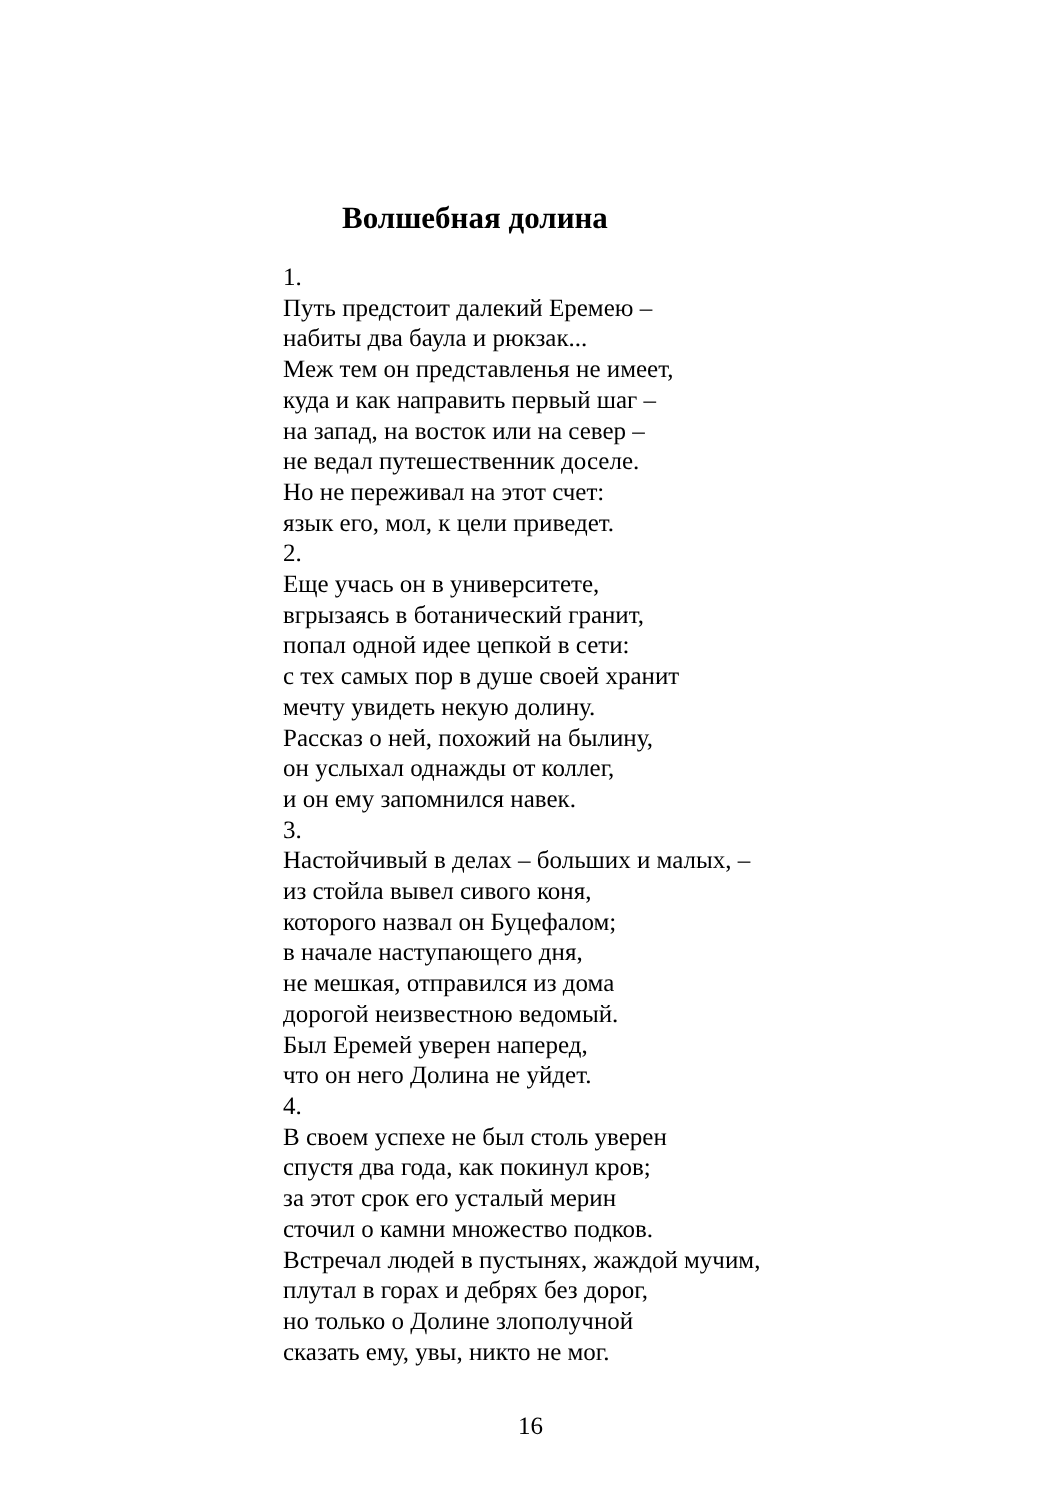Волшебная долина
1.
Путь предстоит далекий Еремею –
набиты два баула и рюкзак...
Меж тем он представленья не имеет,
куда и как направить первый шаг –
на запад, на восток или на север –
не ведал путешественник доселе.
Но не переживал на этот счет:
язык его, мол, к цели приведет.
2.
Еще учась он в университете,
вгрызаясь в ботанический гранит,
попал одной идее цепкой в сети:
с тех самых пор в душе своей хранит
мечту увидеть некую долину.
Рассказ о ней, похожий на былину,
он услыхал однажды от коллег,
и он ему запомнился навек.
3.
Настойчивый в делах – больших и малых, –
из стойла вывел сивого коня,
которого назвал он Буцефалом;
в начале наступающего дня,
не мешкая, отправился из дома
дорогой неизвестною ведомый.
Был Еремей уверен наперед,
что он него Долина не уйдет.
4.
В своем успехе не был столь уверен
спустя два года, как покинул кров;
за этот срок его усталый мерин
сточил о камни множество подков.
Встречал людей в пустынях, жаждой мучим,
плутал в горах и дебрях без дорог,
но только о Долине злополучной
сказать ему, увы, никто не мог.
16